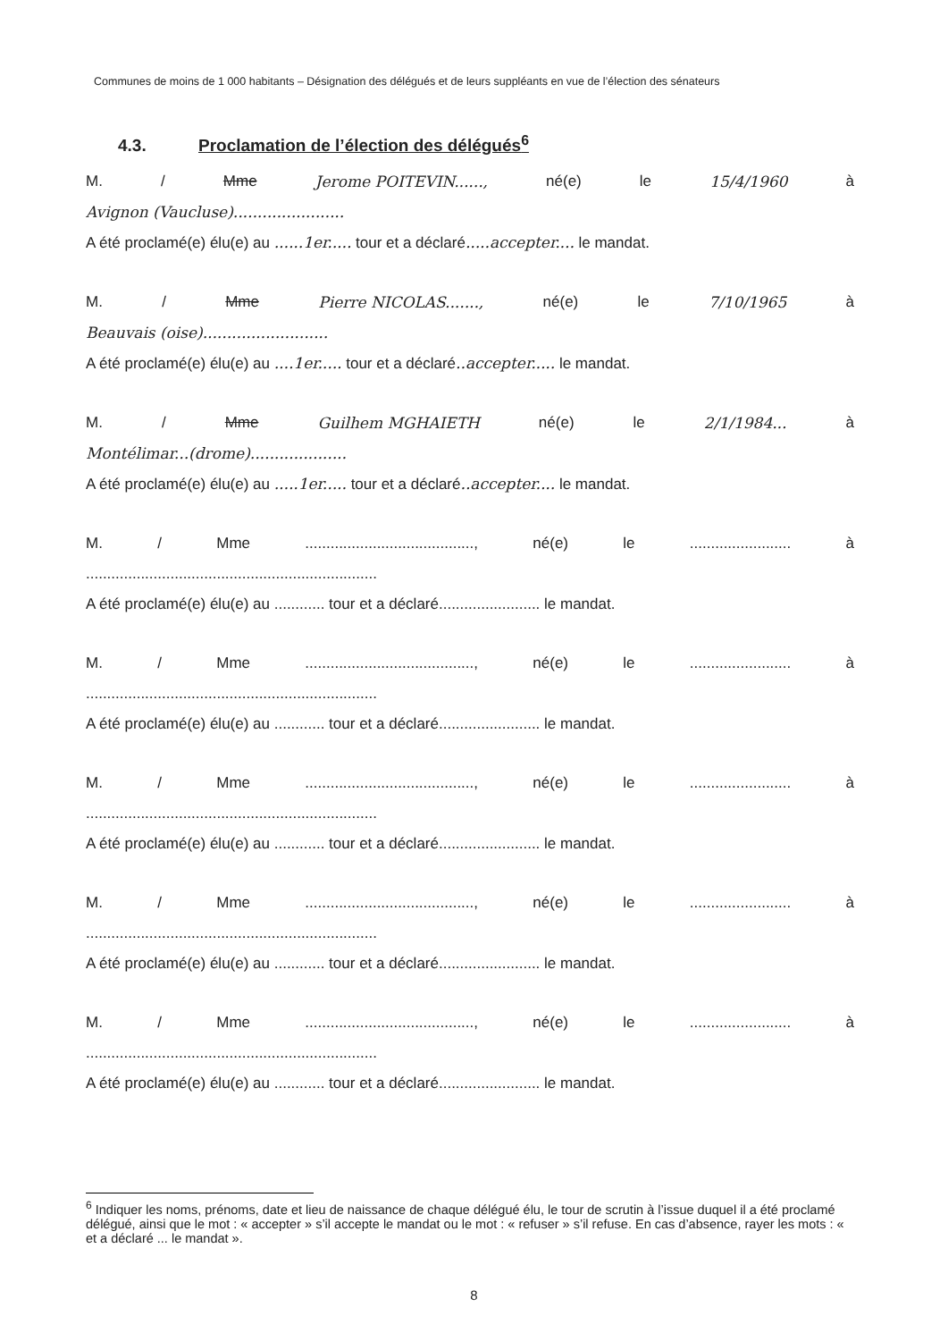Communes de moins de 1 000 habitants – Désignation des délégués et de leurs suppléants en vue de l’élection des sénateurs
4.3. Proclamation de l’élection des délégués<sup>6</sup>
M. / Mme Jerome POITEVIN......, né(e) le 15/4/1960 à
Avignon (Vaucluse).......................
A été proclamé(e) élu(e) au ......1er..... tour et a déclaré.....accepter.... le mandat.
M. / Mme Pierre NICOLAS......., né(e) le 7/10/1965 à
Beauvais (oise)..........................
A été proclamé(e) élu(e) au ....1er..... tour et a déclaré..accepter..... le mandat.
M. / Mme Guilhem MGHAIETH né(e) le 2/1/1984... à
Montélimar...(drome)....................
A été proclamé(e) élu(e) au .....1er..... tour et a déclaré..accepter.... le mandat.
M. / Mme........................................, né(e) le........................ à
.....................................................................
A été proclamé(e) élu(e) au ............ tour et a déclaré........................ le mandat.
M. / Mme........................................, né(e) le........................ à
.....................................................................
A été proclamé(e) élu(e) au ............ tour et a déclaré........................ le mandat.
M. / Mme........................................, né(e) le........................ à
.....................................................................
A été proclamé(e) élu(e) au ............ tour et a déclaré........................ le mandat.
M. / Mme........................................, né(e) le........................ à
.....................................................................
A été proclamé(e) élu(e) au ............ tour et a déclaré........................ le mandat.
M. / Mme........................................, né(e) le........................ à
.....................................................................
A été proclamé(e) élu(e) au ............ tour et a déclaré........................ le mandat.
<sup>6</sup> Indiquer les noms, prénoms, date et lieu de naissance de chaque délégué élu, le tour de scrutin à l’issue duquel il a été proclamé délégué, ainsi que le mot : « accepter » s’il accepte le mandat ou le mot : « refuser » s’il refuse. En cas d’absence, rayer les mots : « et a déclaré ... le mandat ».
8